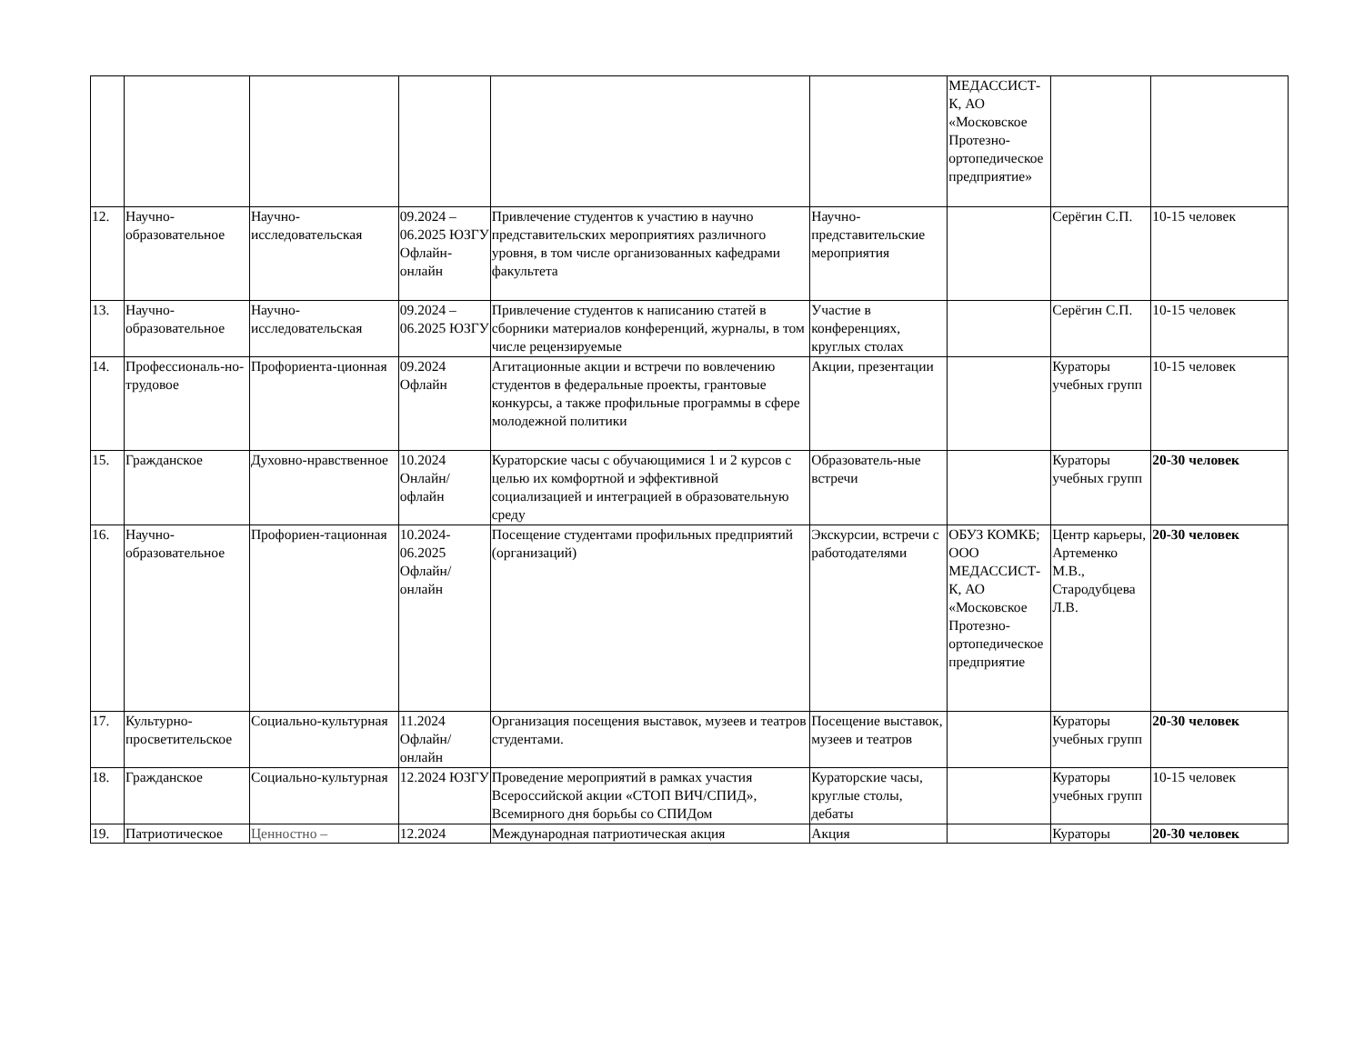| | | | | | | МЕДАССИСТ-К, АО «Московское Протезно-ортопедическое предприятие» | | |
| 12. | Научно-образовательное | Научно-исследовательская | 09.2024 – 06.2025 ЮЗГУ Офлайн-онлайн | Привлечение студентов к участию в научно представительских мероприятиях различного уровня, в том числе организованных кафедрами факультета | Научно-представительские мероприятия | | Серёгин С.П. | 10-15 человек |
| 13. | Научно-образовательное | Научно-исследовательская | 09.2024 – 06.2025 ЮЗГУ | Привлечение студентов к написанию статей в сборники материалов конференций, журналы, в том числе рецензируемые | Участие в конференциях, круглых столах | | Серёгин С.П. | 10-15 человек |
| 14. | Профессиональ-но-трудовое | Профориента-ционная | 09.2024 Офлайн | Агитационные акции и встречи по вовлечению студентов в федеральные проекты, грантовые конкурсы, а также профильные программы в сфере молодежной политики | Акции, презентации | | Кураторы учебных групп | 10-15 человек |
| 15. | Гражданское | Духовно-нравственное | 10.2024 Онлайн/ офлайн | Кураторские часы с обучающимися 1 и 2 курсов с целью их комфортной и эффективной социализацией и интеграцией в образовательную среду | Образователь-ные встречи | | Кураторы учебных групп | 20-30 человек |
| 16. | Научно-образовательное | Профориен-тационная | 10.2024-06.2025 Офлайн/ онлайн | Посещение студентами профильных предприятий (организаций) | Экскурсии, встречи с работодателями | ОБУЗ КОМКБ; ООО МЕДАССИСТ-К, АО «Московское Протезно-ортопедическое предприятие | Центр карьеры, Артеменко М.В., Стародубцева Л.В. | 20-30 человек |
| 17. | Культурно-просветительское | Социально-культурная | 11.2024 Офлайн/онлайн | Организация посещения выставок, музеев и театров студентами. | Посещение выставок, музеев и театров | | Кураторы учебных групп | 20-30 человек |
| 18. | Гражданское | Социально-культурная | 12.2024 ЮЗГУ | Проведение мероприятий в рамках участия Всероссийской акции «СТОП ВИЧ/СПИД», Всемирного дня борьбы со СПИДом | Кураторские часы, круглые столы, дебаты | | Кураторы учебных групп | 10-15 человек |
| 19. | Патриотическое | Ценностно – | 12.2024 | Международная патриотическая акция | Акция | | Кураторы | 20-30 человек |